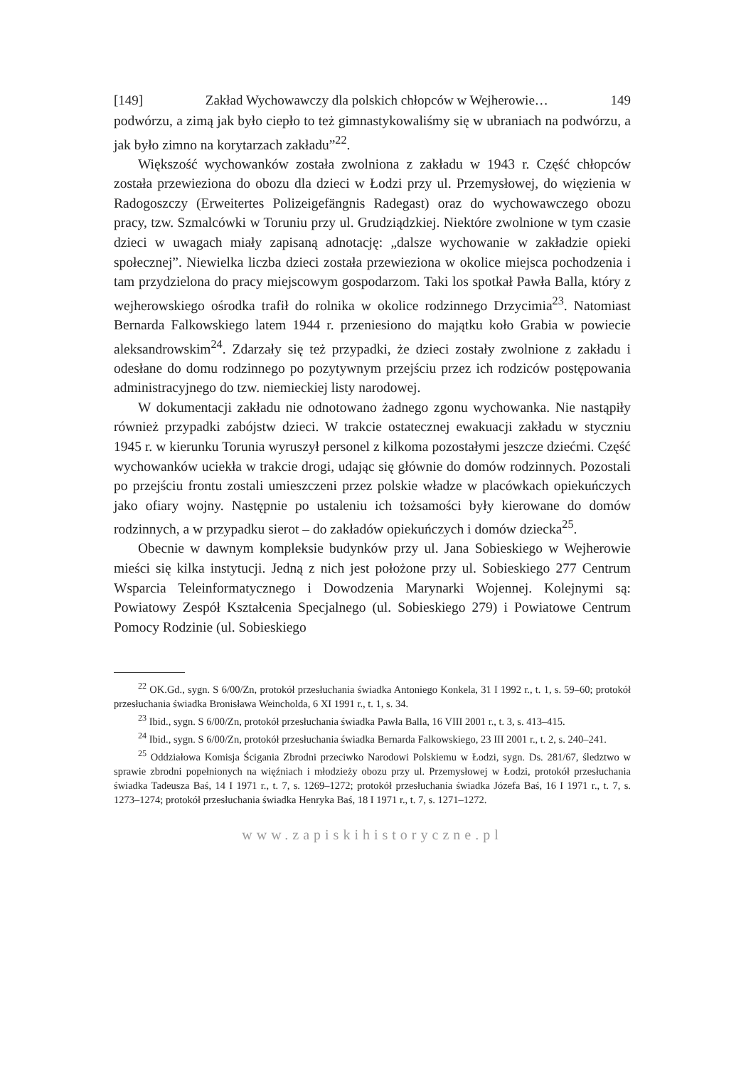[149] Zakład Wychowawczy dla polskich chłopców w Wejherowie… 149
podwórzu, a zimą jak było ciepło to też gimnastykowaliśmy się w ubraniach na podwórzu, a jak było zimno na korytarzach zakładu”<sup>22</sup>.
Większość wychowanków została zwolniona z zakładu w 1943 r. Część chłopców została przewieziona do obozu dla dzieci w Łodzi przy ul. Przemysłowej, do więzienia w Radogoszczy (Erweitertes Polizeigefängnis Radegast) oraz do wychowawczego obozu pracy, tzw. Szmalcówki w Toruniu przy ul. Grudziądzkiej. Niektóre zwolnione w tym czasie dzieci w uwagach miały zapisaną adnotację: „dalsze wychowanie w zakładzie opieki społecznej”. Niewielka liczba dzieci została przewieziona w okolice miejsca pochodzenia i tam przydzielona do pracy miejscowym gospodarzom. Taki los spotkał Pawła Balla, który z wejherowskiego ośrodka trafił do rolnika w okolice rodzinnego Drzycimia<sup>23</sup>. Natomiast Bernarda Falkowskiego latem 1944 r. przeniesiono do majątku koło Grabia w powiecie aleksandrowskim<sup>24</sup>. Zdarzały się też przypadki, że dzieci zostały zwolnione z zakładu i odesłane do domu rodzinnego po pozytywnym przejściu przez ich rodziców postępowania administracyjnego do tzw. niemieckiej listy narodowej.
W dokumentacji zakładu nie odnotowano żadnego zgonu wychowanka. Nie nastąpiły również przypadki zabójstw dzieci. W trakcie ostatecznej ewakuacji zakładu w styczniu 1945 r. w kierunku Torunia wyruszył personel z kilkoma pozostałymi jeszcze dziećmi. Część wychowanków uciekła w trakcie drogi, udając się głównie do domów rodzinnych. Pozostali po przejściu frontu zostali umieszczeni przez polskie władze w placówkach opiekuńczych jako ofiary wojny. Następnie po ustaleniu ich tożsamości były kierowane do domów rodzinnych, a w przypadku sierot – do zakładów opiekuńczych i domów dziecka<sup>25</sup>.
Obecnie w dawnym kompleksie budynków przy ul. Jana Sobieskiego w Wejherowie mieści się kilka instytucji. Jedną z nich jest położone przy ul. Sobieskiego 277 Centrum Wsparcia Teleinformatycznego i Dowodzenia Marynarki Wojennej. Kolejnymi są: Powiatowy Zespół Kształcenia Specjalnego (ul. Sobieskiego 279) i Powiatowe Centrum Pomocy Rodzinie (ul. Sobieskiego
<sup>22</sup> OK.Gd., sygn. S 6/00/Zn, protokół przesłuchania świadka Antoniego Konkela, 31 I 1992 r., t. 1, s. 59–60; protokół przesłuchania świadka Bronisława Weincholda, 6 XI 1991 r., t. 1, s. 34.
<sup>23</sup> Ibid., sygn. S 6/00/Zn, protokół przesłuchania świadka Pawła Balla, 16 VIII 2001 r., t. 3, s. 413–415.
<sup>24</sup> Ibid., sygn. S 6/00/Zn, protokół przesłuchania świadka Bernarda Falkowskiego, 23 III 2001 r., t. 2, s. 240–241.
<sup>25</sup> Oddziałowa Komisja Ścigania Zbrodni przeciwko Narodowi Polskiemu w Łodzi, sygn. Ds. 281/67, śledztwo w sprawie zbrodni popełnionych na więźniach i młodzieży obozu przy ul. Przemysłowej w Łodzi, protokół przesłuchania świadka Tadeusza Baś, 14 I 1971 r., t. 7, s. 1269–1272; protokół przesłuchania świadka Józefa Baś, 16 I 1971 r., t. 7, s. 1273–1274; protokół przesłuchania świadka Henryka Baś, 18 I 1971 r., t. 7, s. 1271–1272.
www.zapiskihistoryczne.pl